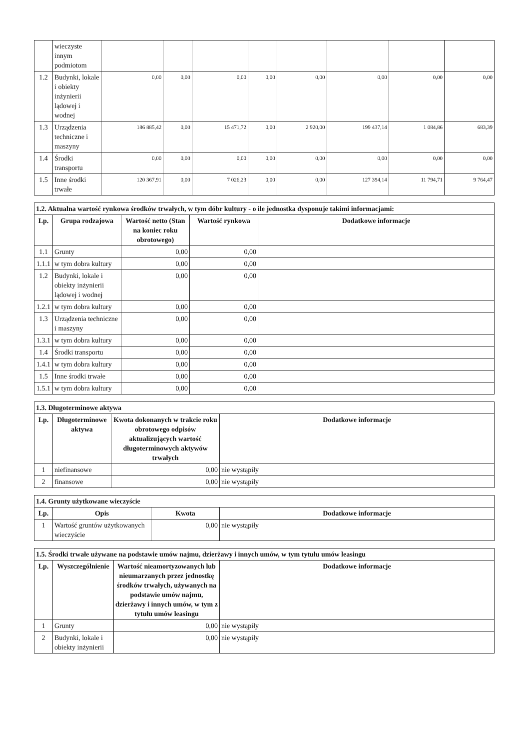| | wieczyste innym podmiotom | | | | | | | | |
| 1.2 | Budynki, lokale i obiekty inżynierii lądowej i wodnej | 0,00 | 0,00 | 0,00 | 0,00 | 0,00 | 0,00 | 0,00 | 0,00 |
| 1.3 | Urządzenia techniczne i maszyny | 186 885,42 | 0,00 | 15 471,72 | 0,00 | 2 920,00 | 199 437,14 | 1 084,86 | 683,39 |
| 1.4 | Środki transportu | 0,00 | 0,00 | 0,00 | 0,00 | 0,00 | 0,00 | 0,00 | 0,00 |
| 1.5 | Inne środki trwałe | 120 367,91 | 0,00 | 7 026,23 | 0,00 | 0,00 | 127 394,14 | 11 794,71 | 9 764,47 |
| 1.2. Aktualna wartość rynkowa środków trwałych, w tym dóbr kultury - o ile jednostka dysponuje takimi informacjami: | | | | |
| --- | --- | --- | --- | --- |
| Lp. | Grupa rodzajowa | Wartość netto (Stan na koniec roku obrotowego) | Wartość rynkowa | Dodatkowe informacje |
| 1.1 | Grunty | 0,00 | 0,00 | |
| 1.1.1 | w tym dobra kultury | 0,00 | 0,00 | |
| 1.2 | Budynki, lokale i obiekty inżynierii lądowej i wodnej | 0,00 | 0,00 | |
| 1.2.1 | w tym dobra kultury | 0,00 | 0,00 | |
| 1.3 | Urządzenia techniczne i maszyny | 0,00 | 0,00 | |
| 1.3.1 | w tym dobra kultury | 0,00 | 0,00 | |
| 1.4 | Środki transportu | 0,00 | 0,00 | |
| 1.4.1 | w tym dobra kultury | 0,00 | 0,00 | |
| 1.5 | Inne środki trwałe | 0,00 | 0,00 | |
| 1.5.1 | w tym dobra kultury | 0,00 | 0,00 | |
| 1.3. Długoterminowe aktywa | | | |
| --- | --- | --- | --- |
| Lp. | Długoterminowe aktywa | Kwota dokonanych w trakcie roku obrotowego odpisów aktualizujących wartość długoterminowych aktywów trwałych | Dodatkowe informacje |
| 1 | niefinansowe | 0,00 | nie wystąpiły |
| 2 | finansowe | 0,00 | nie wystąpiły |
| 1.4. Grunty użytkowane wieczyście | | | |
| --- | --- | --- | --- |
| Lp. | Opis | Kwota | Dodatkowe informacje |
| 1 | Wartość gruntów użytkowanych wieczyście | 0,00 | nie wystąpiły |
| 1.5. Środki trwałe używane na podstawie umów najmu, dzierżawy i innych umów, w tym tytułu umów leasingu | | | |
| --- | --- | --- | --- |
| Lp. | Wyszczególnienie | Wartość nieamortyzowanych lub nieumarzanych przez jednostkę środków trwałych, używanych na podstawie umów najmu, dzierżawy i innych umów, w tym z tytułu umów leasingu | Dodatkowe informacje |
| 1 | Grunty | 0,00 | nie wystąpiły |
| 2 | Budynki, lokale i obiekty inżynierii | 0,00 | nie wystąpiły |